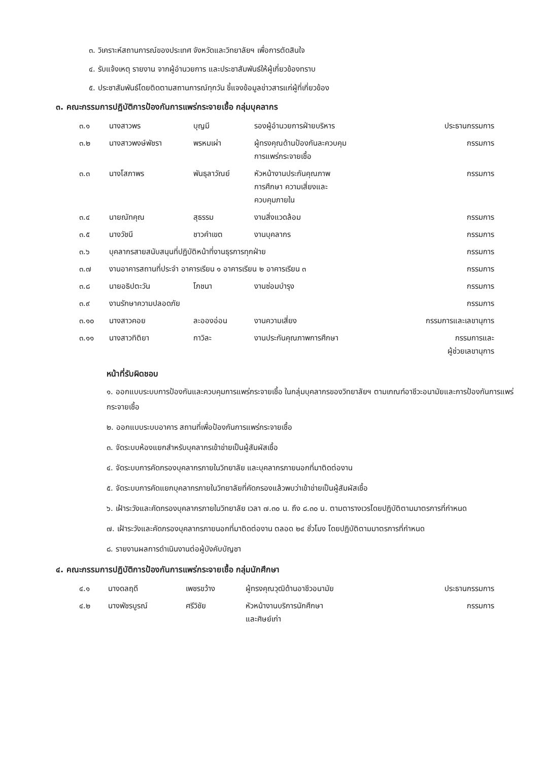๓. วิเคราะห์สถานการณ์ของประเทศ จังหวัดและวิทยาลัยฯ เพื่อการตัดสินใจ
๔. รับแจ้งเหตุ รายงาน จากผู้อำนวยการ และประชาสัมพันธ์ให้ผู้เกี่ยวข้องทราบ
๕. ประชาสัมพันธ์โดยติดตามสถานการณ์ทุกวัน ชี้แจงข้อมูลข่าวสารแก่ผู้ที่เกี่ยวข้อง
๓. คณะกรรมการปฏิบัติการป้องกันการแพร่กระจายเชื้อ กลุ่มบุคลากร
| ๓.๑ | นางสาวพร | บุญมี | รองผู้อำนวยการฝ่ายบริหาร | ประธานกรรมการ |
| ๓.๒ | นางสาวพงษ์พัชรา | พรหมเผ่า | ผู้ทรงคุณด้านป้องกันละควบคุม การแพร่กระจายเชื้อ | กรรมการ |
| ๓.๓ | นางโสภาพร | พันธุลาวัณย์ | หัวหน้างานประกันคุณภาพ การศึกษา ความเสี่ยงและ ควบคุมภายใน | กรรมการ |
| ๓.๔ | นายณัทคุณ | สุธรรม | งานสิ่งแวดล้อม | กรรมการ |
| ๓.๕ | นางวัชนี | ชาวคำเขต | งานบุคลากร | กรรมการ |
| ๓.๖ | บุคลากรสายสนับสนุนที่ปฏิบัติหน้าที่งานธุรการทุกฝ่าย | | | กรรมการ |
| ๓.๗ | งานอาคารสถานที่ประจำ อาคารเรียน ๑ อาคารเรียน ๒ อาคารเรียน ๓ | | | กรรมการ |
| ๓.๘ | นายอธิปตะวัน | โภชนา | งานซ่อมบำรุง | กรรมการ |
| ๓.๙ | งานรักษาความปลอดภัย | | | กรรมการ |
| ๓.๑๐ | นางสาวคอย | ละอองอ่อน | งานความเสี่ยง | กรรมการและเลขานุการ |
| ๓.๑๑ | นางสาวทิติยา | กาวิละ | งานประกันคุณภาพการศึกษา | กรรมการและ ผู้ช่วยเลขานุการ |
หน้าที่รับผิดชอบ
๑. ออกแบบระบบการป้องกันและควบคุมการแพร่กระจายเชื้อ ในกลุ่มบุคลากรของวิทยาลัยฯ ตามเกณฑ์อาชีวะอนามัยและการป้องกันการแพร่กระจายเชื้อ
๒. ออกแบบระบบอาคาร สถานที่เพื่อป้องกันการแพร่กระจายเชื้อ
๓. จัดระบบห้องแยกสำหรับบุคลากรเข้าข่ายเป็นผู้สัมผัสเชื้อ
๔. จัดระบบการคัดกรองบุคลากรภายในวิทยาลัย และบุคลากรภายนอกที่มาติดต่องาน
๕. จัดระบบการคัดแยกบุคลากรภายในวิทยาลัยที่คัดกรองแล้วพบว่าเข้าข่ายเป็นผู้สัมผัสเชื้อ
๖. เฝ้าระวังและคัดกรองบุคลากรภายในวิทยาลัย เวลา ๗.๓๐ น. ถึง ๘.๓๐ น. ตามตารางเวรโดยปฏิบัติตามมาตรการที่กำหนด
๗. เฝ้าระวังและคัดกรองบุคลากรภายนอกที่มาติดต่องาน ตลอด ๒๔ ชั่วโมง โดยปฏิบัติตามมาตรการที่กำหนด
๘. รายงานผลการดำเนินงานต่อผู้บังคับบัญชา
๔. คณะกรรมการปฏิบัติการป้องกันการแพร่กระจายเชื้อ กลุ่มนักศึกษา
| ๔.๑ | นางดลฤดี | เพชรขว้าง | ผู้ทรงคุณวุฒิด้านอาชีวอนามัย | ประธานกรรมการ |
| ๔.๒ | นางพัชรบูรณ์ | ศรีวิชัย | หัวหน้างานบริการนักศึกษา และศิษย์เก่า | กรรมการ |